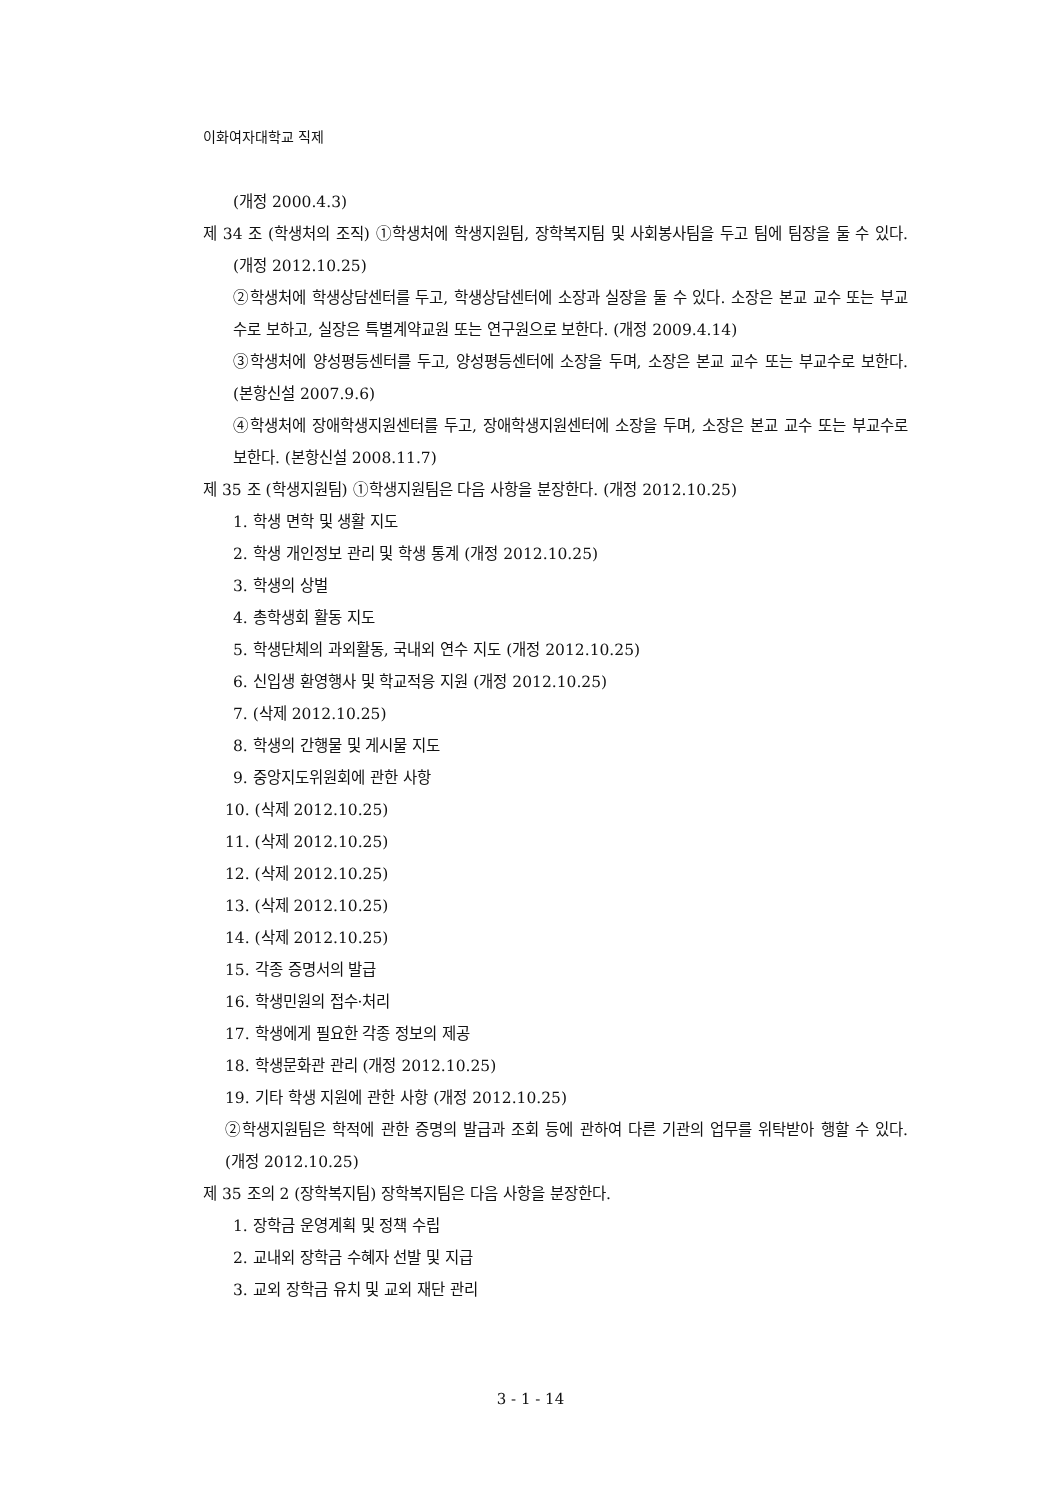이화여자대학교 직제
(개정 2000.4.3)
제 34 조 (학생처의 조직) ①학생처에 학생지원팀, 장학복지팀 및 사회봉사팀을 두고 팀에 팀장을 둘 수 있다. (개정 2012.10.25)
②학생처에 학생상담센터를 두고, 학생상담센터에 소장과 실장을 둘 수 있다. 소장은 본교 교수 또는 부교수로 보하고, 실장은 특별계약교원 또는 연구원으로 보한다. (개정 2009.4.14)
③학생처에 양성평등센터를 두고, 양성평등센터에 소장을 두며, 소장은 본교 교수 또는 부교수로 보한다. (본항신설 2007.9.6)
④학생처에 장애학생지원센터를 두고, 장애학생지원센터에 소장을 두며, 소장은 본교 교수 또는 부교수로 보한다. (본항신설 2008.11.7)
제 35 조 (학생지원팀) ①학생지원팀은 다음 사항을 분장한다. (개정 2012.10.25)
1. 학생 면학 및 생활 지도
2. 학생 개인정보 관리 및 학생 통계 (개정 2012.10.25)
3. 학생의 상벌
4. 총학생회 활동 지도
5. 학생단체의 과외활동, 국내외 연수 지도 (개정 2012.10.25)
6. 신입생 환영행사 및 학교적응 지원 (개정 2012.10.25)
7. (삭제 2012.10.25)
8. 학생의 간행물 및 게시물 지도
9. 중앙지도위원회에 관한 사항
10. (삭제 2012.10.25)
11. (삭제 2012.10.25)
12. (삭제 2012.10.25)
13. (삭제 2012.10.25)
14. (삭제 2012.10.25)
15. 각종 증명서의 발급
16. 학생민원의 접수·처리
17. 학생에게 필요한 각종 정보의 제공
18. 학생문화관 관리 (개정 2012.10.25)
19. 기타 학생 지원에 관한 사항 (개정 2012.10.25)
②학생지원팀은 학적에 관한 증명의 발급과 조회 등에 관하여 다른 기관의 업무를 위탁받아 행할 수 있다. (개정 2012.10.25)
제 35 조의 2 (장학복지팀) 장학복지팀은 다음 사항을 분장한다.
1. 장학금 운영계획 및 정책 수립
2. 교내외 장학금 수혜자 선발 및 지급
3. 교외 장학금 유치 및 교외 재단 관리
3 - 1 - 14